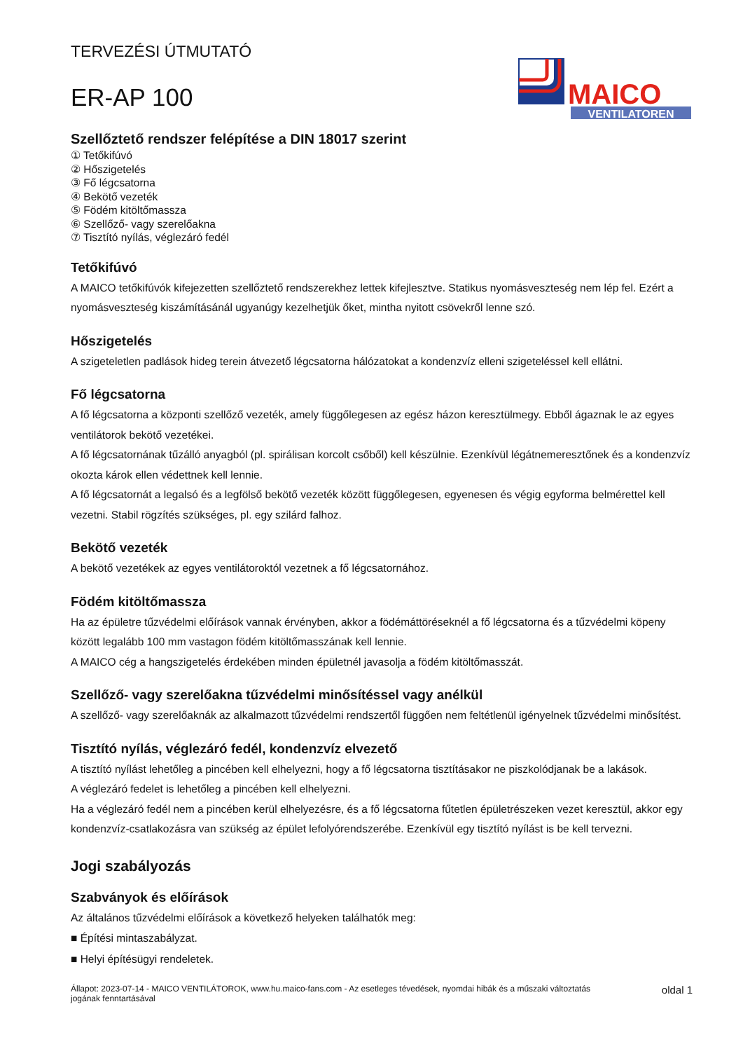TERVEZÉSI ÚTMUTATÓ
ER-AP 100
MAICO
VENTILATOREN
Szellőztető rendszer felépítése a DIN 18017 szerint
① Tetőkifúvó
② Hőszigetelés
③ Fő légcsatorna
④ Bekötő vezeték
⑤ Födém kitöltőmassza
⑥ Szellőző- vagy szerelőakna
⑦ Tisztító nyílás, véglezáró fedél
Tetőkifúvó
A MAICO tetőkifúvók kifejezetten szellőztető rendszerekhez lettek kifejlesztve. Statikus nyomásveszteség nem lép fel. Ezért a nyomásveszteség kiszámításánál ugyanúgy kezelhetjük őket, mintha nyitott csövekről lenne szó.
Hőszigetelés
A szigeteletlen padlások hideg terein átvezető légcsatorna hálózatokat a kondenzvíz elleni szigeteléssel kell ellátni.
Fő légcsatorna
A fő légcsatorna a központi szellőző vezeték, amely függőlegesen az egész házon keresztülmegy. Ebből ágaznak le az egyes ventilátorok bekötő vezetékei.
A fő légcsatornának tűzálló anyagból (pl. spirálisan korcolt csőből) kell készülnie. Ezenkívül légátnemeresztőnek és a kondenzvíz okozta károk ellen védettnek kell lennie.
A fő légcsatornát a legalsó és a legfölső bekötő vezeték között függőlegesen, egyenesen és végig egyforma belmérettel kell vezetni. Stabil rögzítés szükséges, pl. egy szilárd falhoz.
Bekötő vezeték
A bekötő vezetékek az egyes ventilátoroktól vezetnek a fő légcsatornához.
Födém kitöltőmassza
Ha az épületre tűzvédelmi előírások vannak érvényben, akkor a födémáttöréseknél a fő légcsatorna és a tűzvédelmi köpeny között legalább 100 mm vastagon födém kitöltőmasszának kell lennie.
A MAICO cég a hangszigetelés érdekében minden épületnél javasolja a födém kitöltőmasszát.
Szellőző- vagy szerelőakna tűzvédelmi minősítéssel vagy anélkül
A szellőző- vagy szerelőaknák az alkalmazott tűzvédelmi rendszertől függően nem feltétlenül igényelnek tűzvédelmi minősítést.
Tisztító nyílás, véglezáró fedél, kondenzvíz elvezető
A tisztító nyílást lehetőleg a pincében kell elhelyezni, hogy a fő légcsatorna tisztításakor ne piszkolódjanak be a lakások.
A véglezáró fedelet is lehetőleg a pincében kell elhelyezni.
Ha a véglezáró fedél nem a pincében kerül elhelyezésre, és a fő légcsatorna fűtetlen épületrészeken vezet keresztül, akkor egy kondenzvíz-csatlakozásra van szükség az épület lefolyórendszerébe. Ezenkívül egy tisztító nyílást is be kell tervezni.
Jogi szabályozás
Szabványok és előírások
Az általános tűzvédelmi előírások a következő helyeken találhatók meg:
■ Építési mintaszabályzat.
■ Helyi építésügyi rendeletek.
Állapot: 2023-07-14 - MAICO VENTILÁTOROK, www.hu.maico-fans.com - Az esetleges tévedések, nyomdai hibák és a műszaki változtatás
jogának fenntartásával
oldal 1